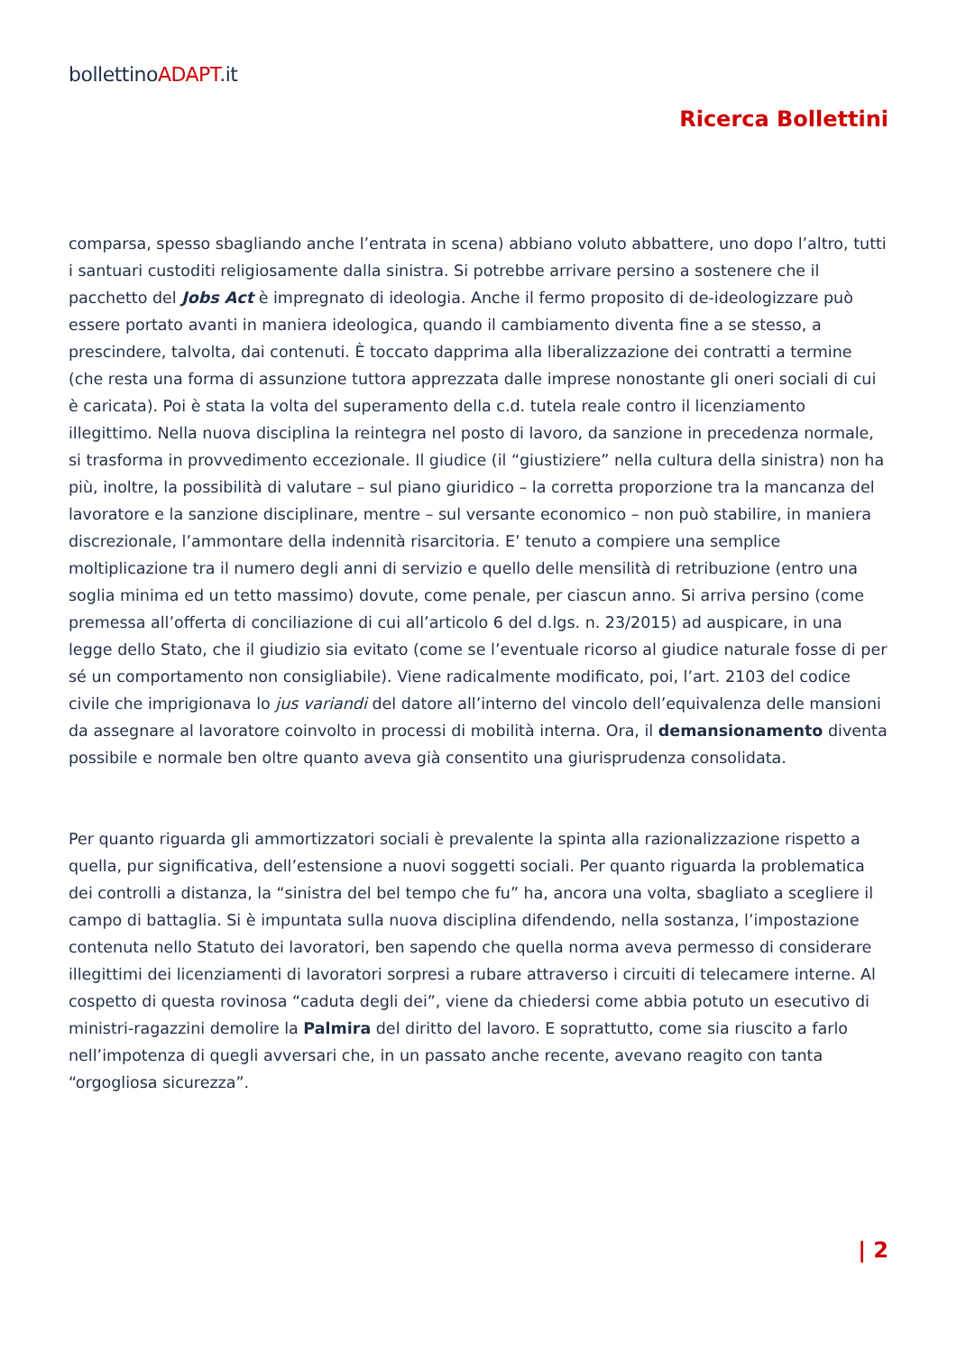bollettinoADAPT.it
Ricerca Bollettini
comparsa, spesso sbagliando anche l’entrata in scena) abbiano voluto abbattere, uno dopo l’altro, tutti i santuari custoditi religiosamente dalla sinistra. Si potrebbe arrivare persino a sostenere che il pacchetto del Jobs Act è impregnato di ideologia. Anche il fermo proposito di de-ideologizzare può essere portato avanti in maniera ideologica, quando il cambiamento diventa fine a se stesso, a prescindere, talvolta, dai contenuti. È toccato dapprima alla liberalizzazione dei contratti a termine (che resta una forma di assunzione tuttora apprezzata dalle imprese nonostante gli oneri sociali di cui è caricata). Poi è stata la volta del superamento della c.d. tutela reale contro il licenziamento illegittimo. Nella nuova disciplina la reintegra nel posto di lavoro, da sanzione in precedenza normale, si trasforma in provvedimento eccezionale. Il giudice (il “giustiziere” nella cultura della sinistra) non ha più, inoltre, la possibilità di valutare – sul piano giuridico – la corretta proporzione tra la mancanza del lavoratore e la sanzione disciplinare, mentre – sul versante economico – non può stabilire, in maniera discrezionale, l’ammontare della indennità risarcitoria. E’ tenuto a compiere una semplice moltiplicazione tra il numero degli anni di servizio e quello delle mensilità di retribuzione (entro una soglia minima ed un tetto massimo) dovute, come penale, per ciascun anno. Si arriva persino (come premessa all’offerta di conciliazione di cui all’articolo 6 del d.lgs. n. 23/2015) ad auspicare, in una legge dello Stato, che il giudizio sia evitato (come se l’eventuale ricorso al giudice naturale fosse di per sé un comportamento non consigliabile). Viene radicalmente modificato, poi, l’art. 2103 del codice civile che imprigionava lo jus variandi del datore all’interno del vincolo dell’equivalenza delle mansioni da assegnare al lavoratore coinvolto in processi di mobilità interna. Ora, il demansionamento diventa possibile e normale ben oltre quanto aveva già consentito una giurisprudenza consolidata.
Per quanto riguarda gli ammortizzatori sociali è prevalente la spinta alla razionalizzazione rispetto a quella, pur significativa, dell’estensione a nuovi soggetti sociali. Per quanto riguarda la problematica dei controlli a distanza, la “sinistra del bel tempo che fu” ha, ancora una volta, sbagliato a scegliere il campo di battaglia. Si è impuntata sulla nuova disciplina difendendo, nella sostanza, l’impostazione contenuta nello Statuto dei lavoratori, ben sapendo che quella norma aveva permesso di considerare illegittimi dei licenziamenti di lavoratori sorpresi a rubare attraverso i circuiti di telecamere interne. Al cospetto di questa rovinosa “caduta degli dei”, viene da chiedersi come abbia potuto un esecutivo di ministri-ragazzini demolire la Palmira del diritto del lavoro. E soprattutto, come sia riuscito a farlo nell’impotenza di quegli avversari che, in un passato anche recente, avevano reagito con tanta “orgogliosa sicurezza”.
| 2